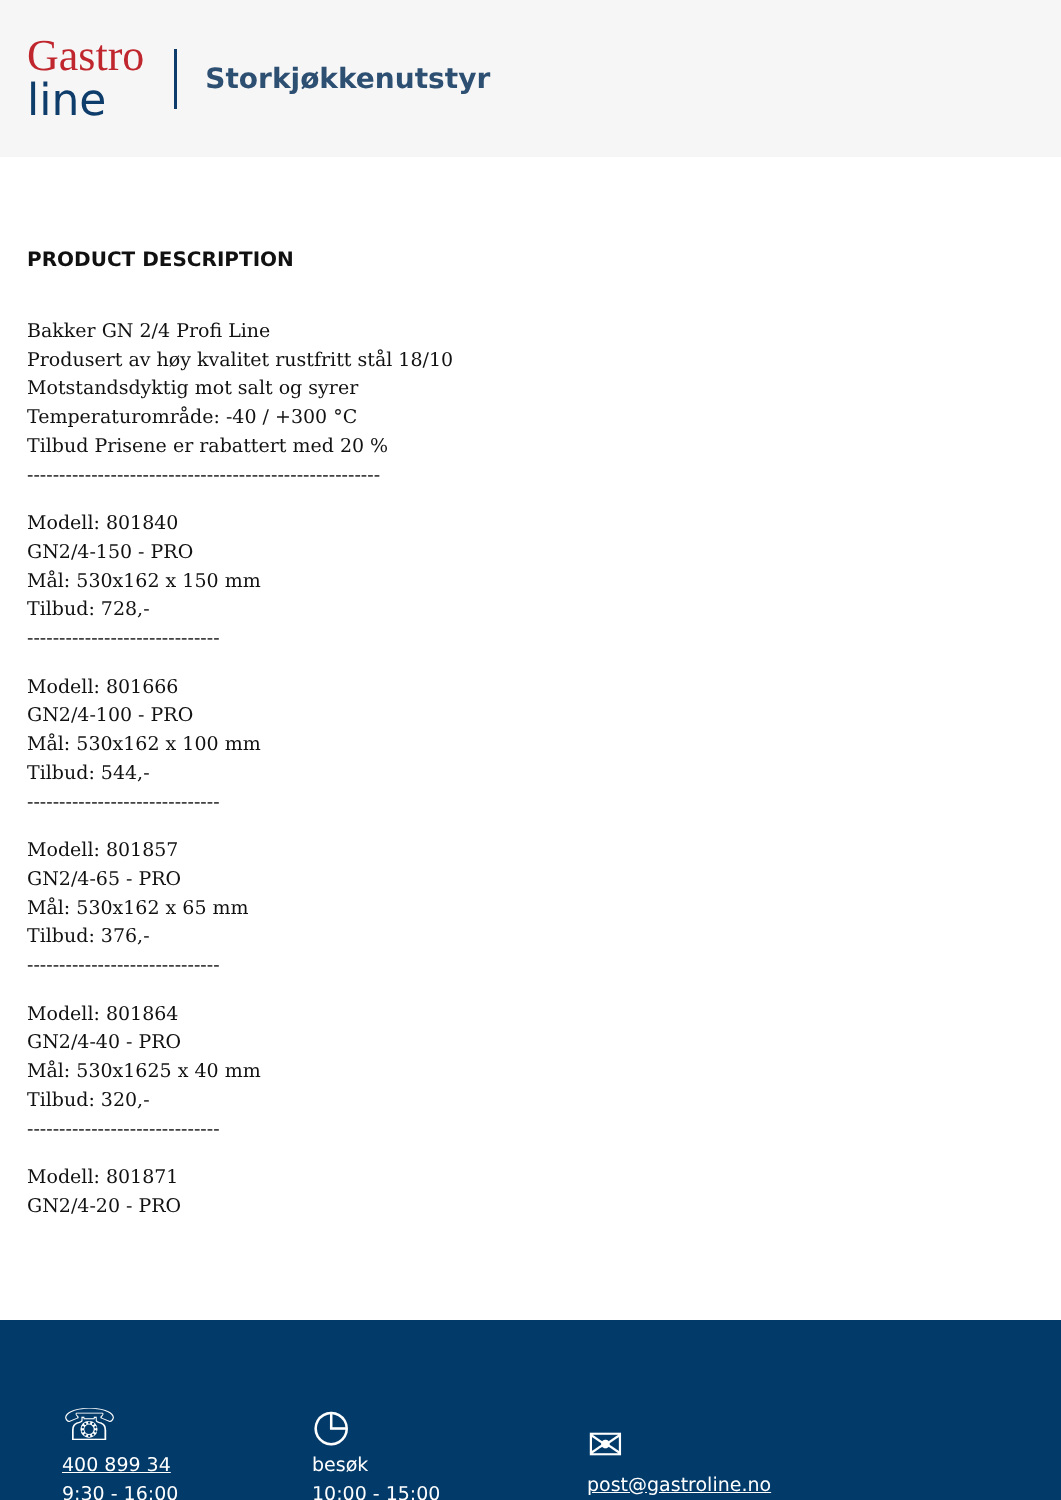Gastro
line
Storkjøkkenutstyr
PRODUCT DESCRIPTION
Bakker GN 2/4 Profi Line
Produsert av høy kvalitet rustfritt stål 18/10
Motstandsdyktig mot salt og syrer
Temperaturområde: -40 / +300 °C
Tilbud Prisene er rabattert med 20 %
-------------------------------------------------------
Modell: 801840
GN2/4-150 - PRO
Mål: 530x162 x 150 mm
Tilbud: 728,-
------------------------------
Modell: 801666
GN2/4-100 - PRO
Mål: 530x162 x 100 mm
Tilbud: 544,-
------------------------------
Modell: 801857
GN2/4-65 - PRO
Mål: 530x162 x 65 mm
Tilbud: 376,-
------------------------------
Modell: 801864
GN2/4-40 - PRO
Mål: 530x1625 x 40 mm
Tilbud: 320,-
------------------------------
Modell: 801871
GN2/4-20 - PRO
☏
400 899 34
9:30 - 16:00
◷
besøk
10:00 - 15:00
✉
post@gastroline.no